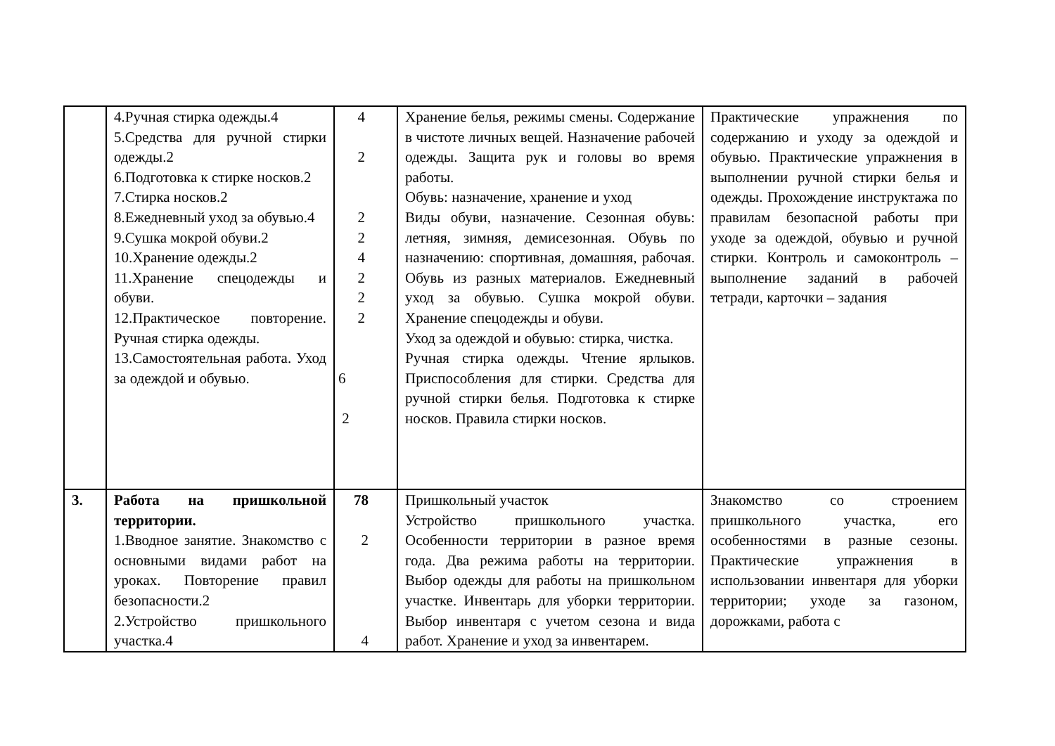| | 4.Ручная стирка одежды.4 5.Средства для ручной стирки одежды.2 6.Подготовка к стирке носков.2 7.Стирка носков.2 8.Ежедневный уход за обувью.4 9.Сушка мокрой обуви.2 10.Хранение одежды.2 11.Хранение спецодежды и обуви. 12.Практическое повторение. Ручная стирка одежды. 13.Самостоятельная работа. Уход за одеждой и обувью. | 4 2 2 2 4 2 2 2 6 2 | Хранение белья, режимы смены. Содержание в чистоте личных вещей. Назначение рабочей одежды. Защита рук и головы во время работы. Обувь: назначение, хранение и уход Виды обуви, назначение. Сезонная обувь: летняя, зимняя, демисезонная. Обувь по назначению: спортивная, домашняя, рабочая. Обувь из разных материалов. Ежедневный уход за обувью. Сушка мокрой обуви. Хранение спецодежды и обуви. Уход за одеждой и обувью: стирка, чистка. Ручная стирка одежды. Чтение ярлыков. Приспособления для стирки. Средства для ручной стирки белья. Подготовка к стирке носков. Правила стирки носков. | Практические упражнения по содержанию и уходу за одеждой и обувью. Практические упражнения в выполнении ручной стирки белья и одежды. Прохождение инструктажа по правилам безопасной работы при уходе за одеждой, обувью и ручной стирки. Контроль и самоконтроль – выполнение заданий в рабочей тетради, карточки – задания |
| 3. | Работа на пришкольной территории. 1.Вводное занятие. Знакомство с основными видами работ на уроках. Повторение правил безопасности.2 2.Устройство пришкольного участка.4 | 78 2 4 | Пришкольный участок Устройство пришкольного участка. Особенности территории в разное время года. Два режима работы на территории. Выбор одежды для работы на пришкольном участке. Инвентарь для уборки территории. Выбор инвентаря с учетом сезона и вида работ. Хранение и уход за инвентарем. | Знакомство со строением пришкольного участка, его особенностями в разные сезоны. Практические упражнения в использовании инвентаря для уборки территории; уходе за газоном, дорожками, работа с |